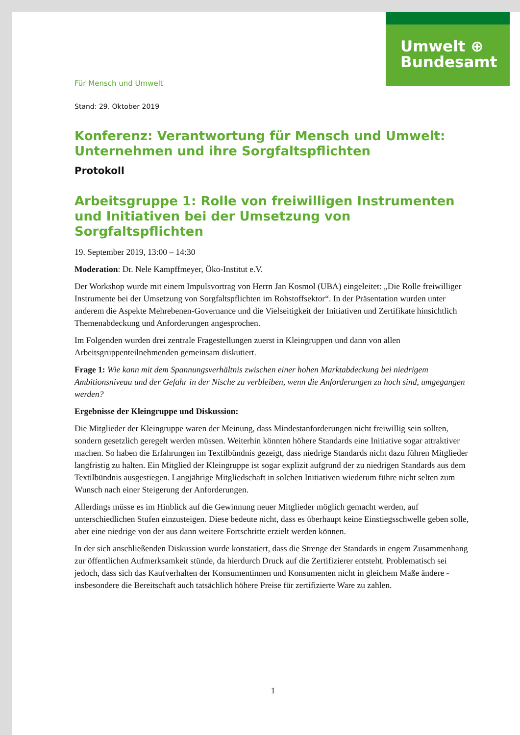Umwelt ⊕
Bundesamt
Für Mensch und Umwelt
Stand: 29. Oktober 2019
Konferenz: Verantwortung für Mensch und Umwelt: Unternehmen und ihre Sorgfaltspflichten
Protokoll
Arbeitsgruppe 1: Rolle von freiwilligen Instrumenten und Initiativen bei der Umsetzung von Sorgfaltspflichten
19. September 2019, 13:00 – 14:30
Moderation: Dr. Nele Kampffmeyer, Öko-Institut e.V.
Der Workshop wurde mit einem Impulsvortrag von Herrn Jan Kosmol (UBA) eingeleitet: „Die Rolle freiwilliger Instrumente bei der Umsetzung von Sorgfaltspflichten im Rohstoffsektor“. In der Präsentation wurden unter anderem die Aspekte Mehrebenen-Governance und die Vielseitigkeit der Initiativen und Zertifikate hinsichtlich Themenabdeckung und Anforderungen angesprochen.
Im Folgenden wurden drei zentrale Fragestellungen zuerst in Kleingruppen und dann von allen Arbeitsgruppenteilnehmenden gemeinsam diskutiert.
Frage 1: Wie kann mit dem Spannungsverhältnis zwischen einer hohen Marktabdeckung bei niedrigem Ambitionsniveau und der Gefahr in der Nische zu verbleiben, wenn die Anforderungen zu hoch sind, umgegangen werden?
Ergebnisse der Kleingruppe und Diskussion:
Die Mitglieder der Kleingruppe waren der Meinung, dass Mindestanforderungen nicht freiwillig sein sollten, sondern gesetzlich geregelt werden müssen. Weiterhin könnten höhere Standards eine Initiative sogar attraktiver machen. So haben die Erfahrungen im Textilbündnis gezeigt, dass niedrige Standards nicht dazu führen Mitglieder langfristig zu halten. Ein Mitglied der Kleingruppe ist sogar explizit aufgrund der zu niedrigen Standards aus dem Textilbündnis ausgestiegen. Langjährige Mitgliedschaft in solchen Initiativen wiederum führe nicht selten zum Wunsch nach einer Steigerung der Anforderungen.
Allerdings müsse es im Hinblick auf die Gewinnung neuer Mitglieder möglich gemacht werden, auf unterschiedlichen Stufen einzusteigen. Diese bedeute nicht, dass es überhaupt keine Einstiegsschwelle geben solle, aber eine niedrige von der aus dann weitere Fortschritte erzielt werden können.
In der sich anschließenden Diskussion wurde konstatiert, dass die Strenge der Standards in engem Zusammenhang zur öffentlichen Aufmerksamkeit stünde, da hierdurch Druck auf die Zertifizierer entsteht. Problematisch sei jedoch, dass sich das Kaufverhalten der Konsumentinnen und Konsumenten nicht in gleichem Maße ändere - insbesondere die Bereitschaft auch tatsächlich höhere Preise für zertifizierte Ware zu zahlen.
1